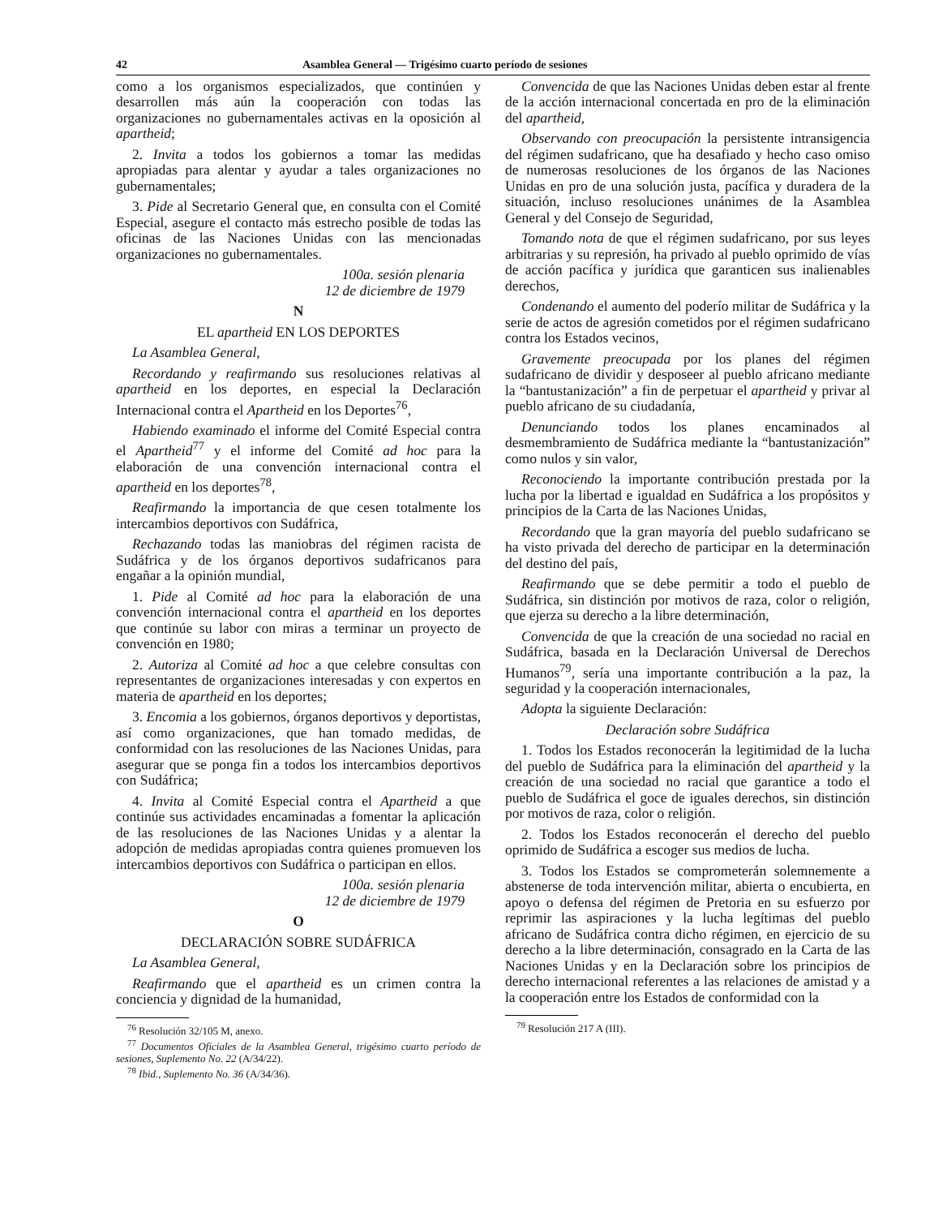42 Asamblea General — Trigésimo cuarto período de sesiones
como a los organismos especializados, que continúen y desarrollen más aún la cooperación con todas las organizaciones no gubernamentales activas en la oposición al apartheid;
2. Invita a todos los gobiernos a tomar las medidas apropiadas para alentar y ayudar a tales organizaciones no gubernamentales;
3. Pide al Secretario General que, en consulta con el Comité Especial, asegure el contacto más estrecho posible de todas las oficinas de las Naciones Unidas con las mencionadas organizaciones no gubernamentales.
100a. sesión plenaria
12 de diciembre de 1979
N
EL apartheid EN LOS DEPORTES
La Asamblea General,
Recordando y reafirmando sus resoluciones relativas al apartheid en los deportes, en especial la Declaración Internacional contra el Apartheid en los Deportes<sup>76</sup>,
Habiendo examinado el informe del Comité Especial contra el Apartheid<sup>77</sup> y el informe del Comité ad hoc para la elaboración de una convención internacional contra el apartheid en los deportes<sup>78</sup>,
Reafirmando la importancia de que cesen totalmente los intercambios deportivos con Sudáfrica,
Rechazando todas las maniobras del régimen racista de Sudáfrica y de los órganos deportivos sudafricanos para engañar a la opinión mundial,
1. Pide al Comité ad hoc para la elaboración de una convención internacional contra el apartheid en los deportes que continúe su labor con miras a terminar un proyecto de convención en 1980;
2. Autoriza al Comité ad hoc a que celebre consultas con representantes de organizaciones interesadas y con expertos en materia de apartheid en los deportes;
3. Encomia a los gobiernos, órganos deportivos y deportistas, así como organizaciones, que han tomado medidas, de conformidad con las resoluciones de las Naciones Unidas, para asegurar que se ponga fin a todos los intercambios deportivos con Sudáfrica;
4. Invita al Comité Especial contra el Apartheid a que continúe sus actividades encaminadas a fomentar la aplicación de las resoluciones de las Naciones Unidas y a alentar la adopción de medidas apropiadas contra quienes promueven los intercambios deportivos con Sudáfrica o participan en ellos.
100a. sesión plenaria
12 de diciembre de 1979
O
DECLARACIÓN SOBRE SUDÁFRICA
La Asamblea General,
Reafirmando que el apartheid es un crimen contra la conciencia y dignidad de la humanidad,
<sup>76</sup> Resolución 32/105 M, anexo.
<sup>77</sup> Documentos Oficiales de la Asamblea General, trigésimo cuarto período de sesiones, Suplemento No. 22 (A/34/22).
<sup>78</sup> Ibid., Suplemento No. 36 (A/34/36).
Convencida de que las Naciones Unidas deben estar al frente de la acción internacional concertada en pro de la eliminación del apartheid,
Observando con preocupación la persistente intransigencia del régimen sudafricano, que ha desafiado y hecho caso omiso de numerosas resoluciones de los órganos de las Naciones Unidas en pro de una solución justa, pacífica y duradera de la situación, incluso resoluciones unánimes de la Asamblea General y del Consejo de Seguridad,
Tomando nota de que el régimen sudafricano, por sus leyes arbitrarias y su represión, ha privado al pueblo oprimido de vías de acción pacífica y jurídica que garanticen sus inalienables derechos,
Condenando el aumento del poderío militar de Sudáfrica y la serie de actos de agresión cometidos por el régimen sudafricano contra los Estados vecinos,
Gravemente preocupada por los planes del régimen sudafricano de dividir y desposeer al pueblo africano mediante la “bantustanización” a fin de perpetuar el apartheid y privar al pueblo africano de su ciudadanía,
Denunciando todos los planes encaminados al desmembramiento de Sudáfrica mediante la “bantustanización” como nulos y sin valor,
Reconociendo la importante contribución prestada por la lucha por la libertad e igualdad en Sudáfrica a los propósitos y principios de la Carta de las Naciones Unidas,
Recordando que la gran mayoría del pueblo sudafricano se ha visto privada del derecho de participar en la determinación del destino del país,
Reafirmando que se debe permitir a todo el pueblo de Sudáfrica, sin distinción por motivos de raza, color o religión, que ejerza su derecho a la libre determinación,
Convencida de que la creación de una sociedad no racial en Sudáfrica, basada en la Declaración Universal de Derechos Humanos<sup>79</sup>, sería una importante contribución a la paz, la seguridad y la cooperación internacionales,
Adopta la siguiente Declaración:
Declaración sobre Sudáfrica
1. Todos los Estados reconocerán la legitimidad de la lucha del pueblo de Sudáfrica para la eliminación del apartheid y la creación de una sociedad no racial que garantice a todo el pueblo de Sudáfrica el goce de iguales derechos, sin distinción por motivos de raza, color o religión.
2. Todos los Estados reconocerán el derecho del pueblo oprimido de Sudáfrica a escoger sus medios de lucha.
3. Todos los Estados se comprometerán solemnemente a abstenerse de toda intervención militar, abierta o encubierta, en apoyo o defensa del régimen de Pretoria en su esfuerzo por reprimir las aspiraciones y la lucha legítimas del pueblo africano de Sudáfrica contra dicho régimen, en ejercicio de su derecho a la libre determinación, consagrado en la Carta de las Naciones Unidas y en la Declaración sobre los principios de derecho internacional referentes a las relaciones de amistad y a la cooperación entre los Estados de conformidad con la
<sup>79</sup> Resolución 217 A (III).